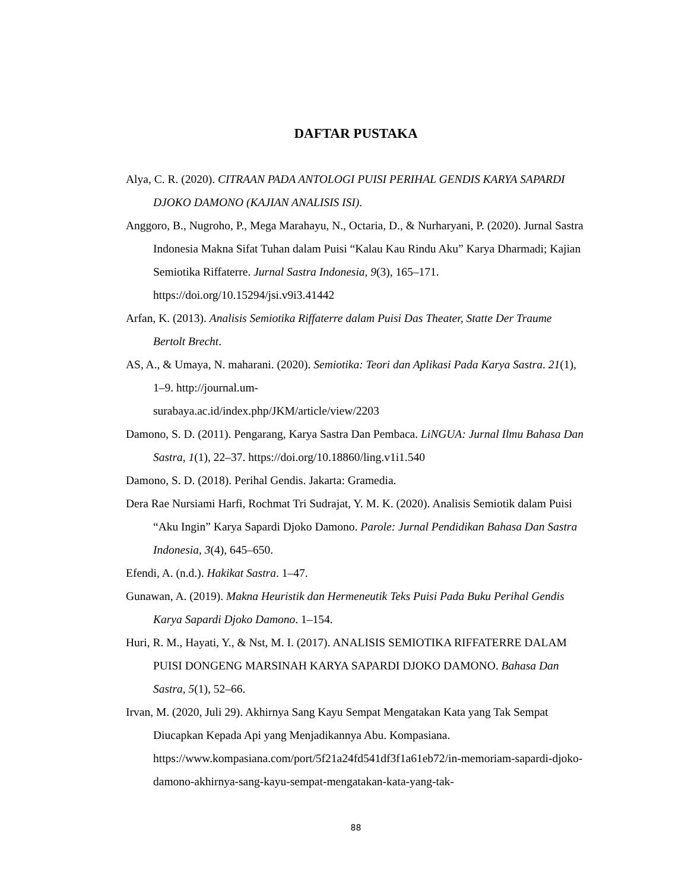DAFTAR PUSTAKA
Alya, C. R. (2020). CITRAAN PADA ANTOLOGI PUISI PERIHAL GENDIS KARYA SAPARDI DJOKO DAMONO (KAJIAN ANALISIS ISI).
Anggoro, B., Nugroho, P., Mega Marahayu, N., Octaria, D., & Nurharyani, P. (2020). Jurnal Sastra Indonesia Makna Sifat Tuhan dalam Puisi “Kalau Kau Rindu Aku” Karya Dharmadi; Kajian Semiotika Riffaterre. Jurnal Sastra Indonesia, 9(3), 165–171. https://doi.org/10.15294/jsi.v9i3.41442
Arfan, K. (2013). Analisis Semiotika Riffaterre dalam Puisi Das Theater, Statte Der Traume Bertolt Brecht.
AS, A., & Umaya, N. maharani. (2020). Semiotika: Teori dan Aplikasi Pada Karya Sastra. 21(1), 1–9. http://journal.um-
surabaya.ac.id/index.php/JKM/article/view/2203
Damono, S. D. (2011). Pengarang, Karya Sastra Dan Pembaca. LiNGUA: Jurnal Ilmu Bahasa Dan Sastra, 1(1), 22–37. https://doi.org/10.18860/ling.v1i1.540
Damono, S. D. (2018). Perihal Gendis. Jakarta: Gramedia.
Dera Rae Nursiami Harfi, Rochmat Tri Sudrajat, Y. M. K. (2020). Analisis Semiotik dalam Puisi “Aku Ingin” Karya Sapardi Djoko Damono. Parole: Jurnal Pendidikan Bahasa Dan Sastra Indonesia, 3(4), 645–650.
Efendi, A. (n.d.). Hakikat Sastra. 1–47.
Gunawan, A. (2019). Makna Heuristik dan Hermeneutik Teks Puisi Pada Buku Perihal Gendis Karya Sapardi Djoko Damono. 1–154.
Huri, R. M., Hayati, Y., & Nst, M. I. (2017). ANALISIS SEMIOTIKA RIFFATERRE DALAM PUISI DONGENG MARSINAH KARYA SAPARDI DJOKO DAMONO. Bahasa Dan Sastra, 5(1), 52–66.
Irvan, M. (2020, Juli 29). Akhirnya Sang Kayu Sempat Mengatakan Kata yang Tak Sempat Diucapkan Kepada Api yang Menjadikannya Abu. Kompasiana. https://www.kompasiana.com/port/5f21a24fd541df3f1a61eb72/in-memoriam-sapardi-djoko-damono-akhirnya-sang-kayu-sempat-mengatakan-kata-yang-tak-
88